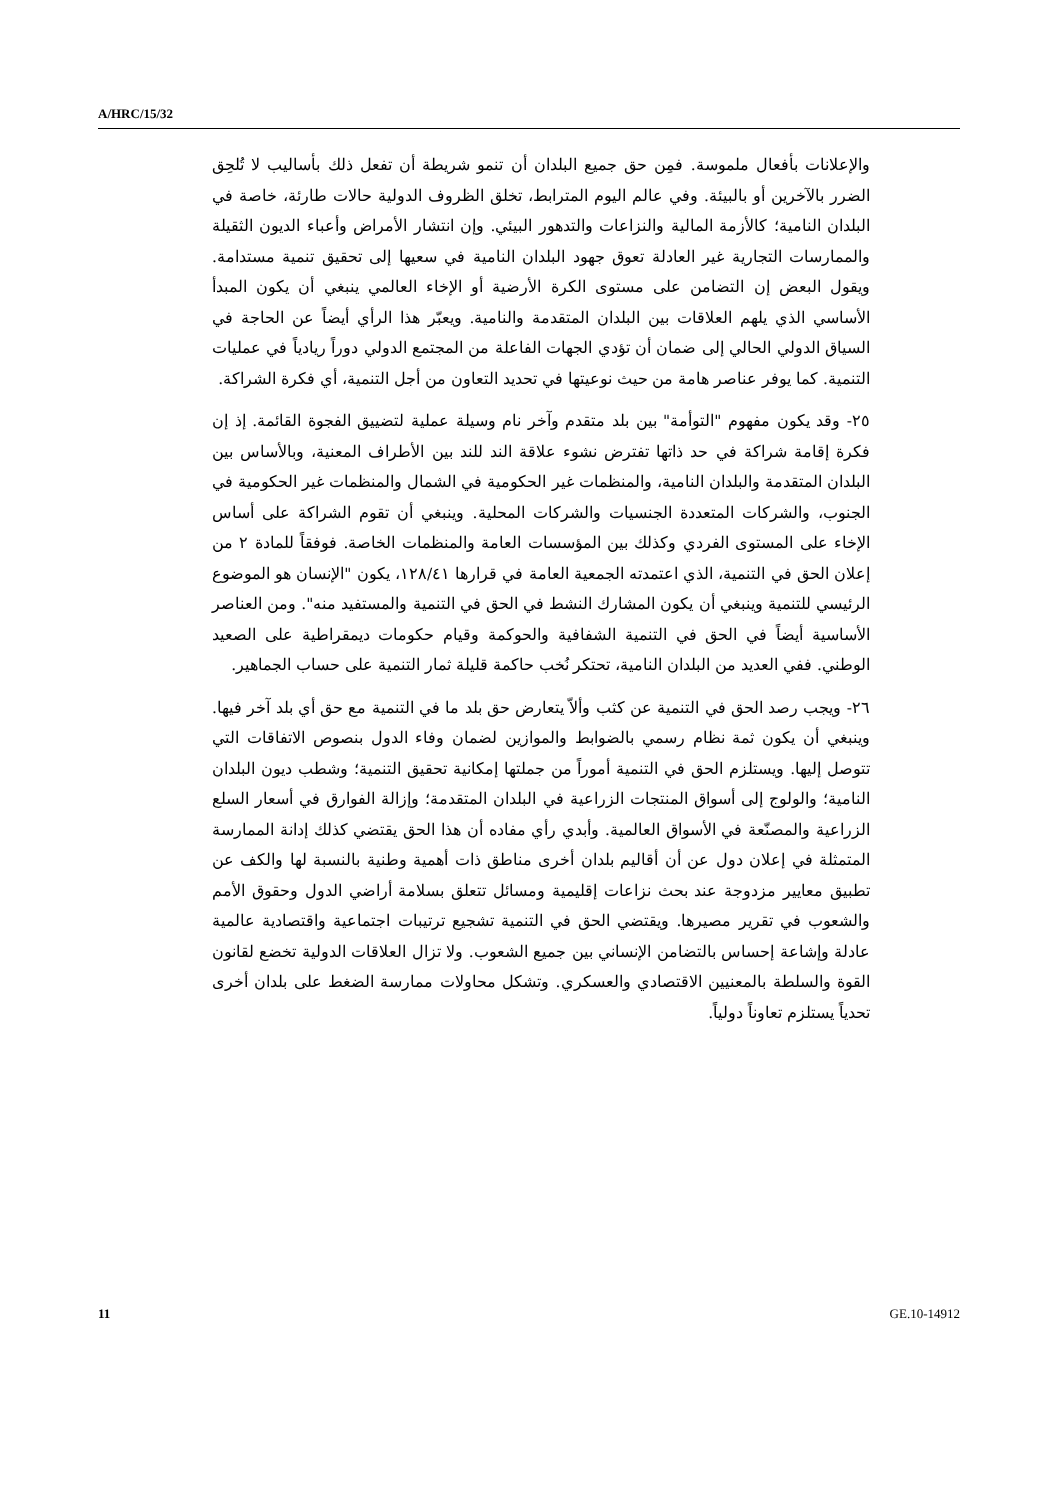A/HRC/15/32
والإعلانات بأفعال ملموسة. فمِن حق جميع البلدان أن تنمو شريطة أن تفعل ذلك بأساليب لا تُلحِق الضرر بالآخرين أو بالبيئة. وفي عالم اليوم المترابط، تخلق الظروف الدولية حالات طارئة، خاصة في البلدان النامية؛ كالأزمة المالية والنزاعات والتدهور البيئي. وإن انتشار الأمراض وأعباء الديون الثقيلة والممارسات التجارية غير العادلة تعوق جهود البلدان النامية في سعيها إلى تحقيق تنمية مستدامة. ويقول البعض إن التضامن على مستوى الكرة الأرضية أو الإخاء العالمي ينبغي أن يكون المبدأ الأساسي الذي يلهم العلاقات بين البلدان المتقدمة والنامية. ويعبّر هذا الرأي أيضاً عن الحاجة في السياق الدولي الحالي إلى ضمان أن تؤدي الجهات الفاعلة من المجتمع الدولي دوراً ريادياً في عمليات التنمية. كما يوفر عناصر هامة من حيث نوعيتها في تحديد التعاون من أجل التنمية، أي فكرة الشراكة.
٢٥- وقد يكون مفهوم "التوأمة" بين بلد متقدم وآخر نام وسيلة عملية لتضييق الفجوة القائمة. إذ إن فكرة إقامة شراكة في حد ذاتها تفترض نشوء علاقة الند للند بين الأطراف المعنية، وبالأساس بين البلدان المتقدمة والبلدان النامية، والمنظمات غير الحكومية في الشمال والمنظمات غير الحكومية في الجنوب، والشركات المتعددة الجنسيات والشركات المحلية. وينبغي أن تقوم الشراكة على أساس الإخاء على المستوى الفردي وكذلك بين المؤسسات العامة والمنظمات الخاصة. فوفقاً للمادة ٢ من إعلان الحق في التنمية، الذي اعتمدته الجمعية العامة في قرارها ١٢٨/٤١، يكون "الإنسان هو الموضوع الرئيسي للتنمية وينبغي أن يكون المشارك النشط في الحق في التنمية والمستفيد منه". ومن العناصر الأساسية أيضاً في الحق في التنمية الشفافية والحوكمة وقيام حكومات ديمقراطية على الصعيد الوطني. ففي العديد من البلدان النامية، تحتكر نُخب حاكمة قليلة ثمار التنمية على حساب الجماهير.
٢٦- ويجب رصد الحق في التنمية عن كثب وألاّ يتعارض حق بلد ما في التنمية مع حق أي بلد آخر فيها. وينبغي أن يكون ثمة نظام رسمي بالضوابط والموازين لضمان وفاء الدول بنصوص الاتفاقات التي تتوصل إليها. ويستلزم الحق في التنمية أموراً من جملتها إمكانية تحقيق التنمية؛ وشطب ديون البلدان النامية؛ والولوج إلى أسواق المنتجات الزراعية في البلدان المتقدمة؛ وإزالة الفوارق في أسعار السلع الزراعية والمصنّعة في الأسواق العالمية. وأبدي رأي مفاده أن هذا الحق يقتضي كذلك إدانة الممارسة المتمثلة في إعلان دول عن أن أقاليم بلدان أخرى مناطق ذات أهمية وطنية بالنسبة لها والكف عن تطبيق معايير مزدوجة عند بحث نزاعات إقليمية ومسائل تتعلق بسلامة أراضي الدول وحقوق الأمم والشعوب في تقرير مصيرها. ويقتضي الحق في التنمية تشجيع ترتيبات اجتماعية واقتصادية عالمية عادلة وإشاعة إحساس بالتضامن الإنساني بين جميع الشعوب. ولا تزال العلاقات الدولية تخضع لقانون القوة والسلطة بالمعنيين الاقتصادي والعسكري. وتشكل محاولات ممارسة الضغط على بلدان أخرى تحدياً يستلزم تعاوناً دولياً.
11 GE.10-14912